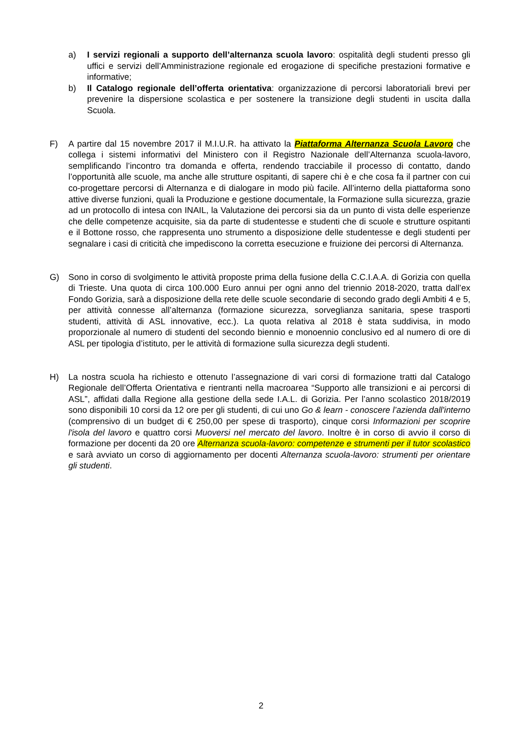a) I servizi regionali a supporto dell’alternanza scuola lavoro: ospitalità degli studenti presso gli uffici e servizi dell’Amministrazione regionale ed erogazione di specifiche prestazioni formative e informative;
b) Il Catalogo regionale dell’offerta orientativa: organizzazione di percorsi laboratoriali brevi per prevenire la dispersione scolastica e per sostenere la transizione degli studenti in uscita dalla Scuola.
F) A partire dal 15 novembre 2017 il M.I.U.R. ha attivato la Piattaforma Alternanza Scuola Lavoro che collega i sistemi informativi del Ministero con il Registro Nazionale dell’Alternanza scuola-lavoro, semplificando l’incontro tra domanda e offerta, rendendo tracciabile il processo di contatto, dando l’opportunità alle scuole, ma anche alle strutture ospitanti, di sapere chi è e che cosa fa il partner con cui co-progettare percorsi di Alternanza e di dialogare in modo più facile. All’interno della piattaforma sono attive diverse funzioni, quali la Produzione e gestione documentale, la Formazione sulla sicurezza, grazie ad un protocollo di intesa con INAIL, la Valutazione dei percorsi sia da un punto di vista delle esperienze che delle competenze acquisite, sia da parte di studentesse e studenti che di scuole e strutture ospitanti e il Bottone rosso, che rappresenta uno strumento a disposizione delle studentesse e degli studenti per segnalare i casi di criticità che impediscono la corretta esecuzione e fruizione dei percorsi di Alternanza.
G) Sono in corso di svolgimento le attività proposte prima della fusione della C.C.I.A.A. di Gorizia con quella di Trieste. Una quota di circa 100.000 Euro annui per ogni anno del triennio 2018-2020, tratta dall’ex Fondo Gorizia, sarà a disposizione della rete delle scuole secondarie di secondo grado degli Ambiti 4 e 5, per attività connesse all’alternanza (formazione sicurezza, sorveglianza sanitaria, spese trasporti studenti, attività di ASL innovative, ecc.). La quota relativa al 2018 è stata suddivisa, in modo proporzionale al numero di studenti del secondo biennio e monoennio conclusivo ed al numero di ore di ASL per tipologia d’istituto, per le attività di formazione sulla sicurezza degli studenti.
H) La nostra scuola ha richiesto e ottenuto l’assegnazione di vari corsi di formazione tratti dal Catalogo Regionale dell’Offerta Orientativa e rientranti nella macroarea “Supporto alle transizioni e ai percorsi di ASL”, affidati dalla Regione alla gestione della sede I.A.L. di Gorizia. Per l’anno scolastico 2018/2019 sono disponibili 10 corsi da 12 ore per gli studenti, di cui uno Go & learn - conoscere l’azienda dall'interno (comprensivo di un budget di € 250,00 per spese di trasporto), cinque corsi Informazioni per scoprire l'isola del lavoro e quattro corsi Muoversi nel mercato del lavoro. Inoltre è in corso di avvio il corso di formazione per docenti da 20 ore Alternanza scuola-lavoro: competenze e strumenti per il tutor scolastico e sarà avviato un corso di aggiornamento per docenti Alternanza scuola-lavoro: strumenti per orientare gli studenti.
2